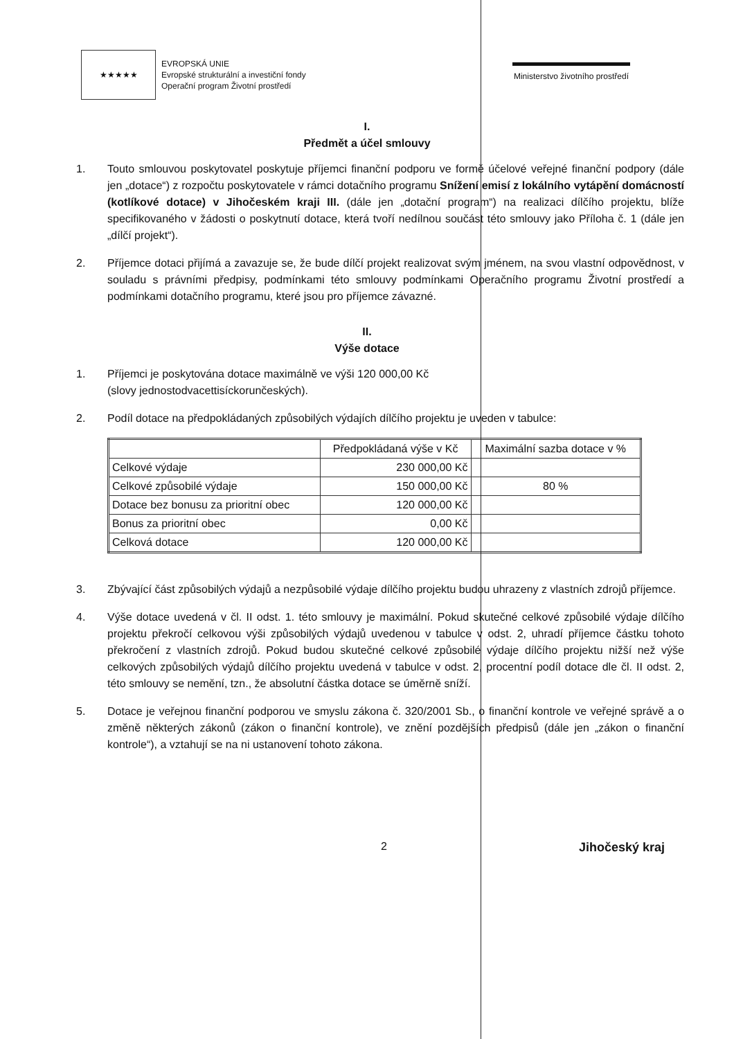★★★★★
EVROPSKÁ UNIE
Evropské strukturální a investiční fondy
Operační program Životní prostředí
Ministerstvo životního prostředí
I.
Předmět a účel smlouvy
1. Touto smlouvou poskytovatel poskytuje příjemci finanční podporu ve formě účelové veřejné finanční podpory (dále jen „dotace“) z rozpočtu poskytovatele v rámci dotačního programu Snížení emisí z lokálního vytápění domácností (kotlíkové dotace) v Jihočeském kraji III. (dále jen „dotační program“) na realizaci dílčího projektu, blíže specifikovaného v žádosti o poskytnutí dotace, která tvoří nedílnou součást této smlouvy jako Příloha č. 1 (dále jen „dílčí projekt“).
2. Příjemce dotaci přijímá a zavazuje se, že bude dílčí projekt realizovat svým jménem, na svou vlastní odpovědnost, v souladu s právními předpisy, podmínkami této smlouvy podmínkami Operačního programu Životní prostředí a podmínkami dotačního programu, které jsou pro příjemce závazné.
II.
Výše dotace
1. Příjemci je poskytována dotace maximálně ve výši 120 000,00 Kč
(slovy jednostodvacettisíckorunčeských).
2. Podíl dotace na předpokládaných způsobilých výdajích dílčího projektu je uveden v tabulce:
| | Předpokládaná výše v Kč | Maximální sazba dotace v % |
| Celkové výdaje | 230 000,00 Kč | |
| Celkové způsobilé výdaje | 150 000,00 Kč | 80 % |
| Dotace bez bonusu za prioritní obec | 120 000,00 Kč | |
| Bonus za prioritní obec | 0,00 Kč | |
| Celková dotace | 120 000,00 Kč | |
3. Zbývající část způsobilých výdajů a nezpůsobilé výdaje dílčího projektu budou uhrazeny z vlastních zdrojů příjemce.
4. Výše dotace uvedená v čl. II odst. 1. této smlouvy je maximální. Pokud skutečné celkové způsobilé výdaje dílčího projektu překročí celkovou výši způsobilých výdajů uvedenou v tabulce v odst. 2, uhradí příjemce částku tohoto překročení z vlastních zdrojů. Pokud budou skutečné celkové způsobilé výdaje dílčího projektu nižší než výše celkových způsobilých výdajů dílčího projektu uvedená v tabulce v odst. 2, procentní podíl dotace dle čl. II odst. 2, této smlouvy se nemění, tzn., že absolutní částka dotace se úměrně sníží.
5. Dotace je veřejnou finanční podporou ve smyslu zákona č. 320/2001 Sb., o finanční kontrole ve veřejné správě a o změně některých zákonů (zákon o finanční kontrole), ve znění pozdějších předpisů (dále jen „zákon o finanční kontrole“), a vztahují se na ni ustanovení tohoto zákona.
2 Jihočeský kraj